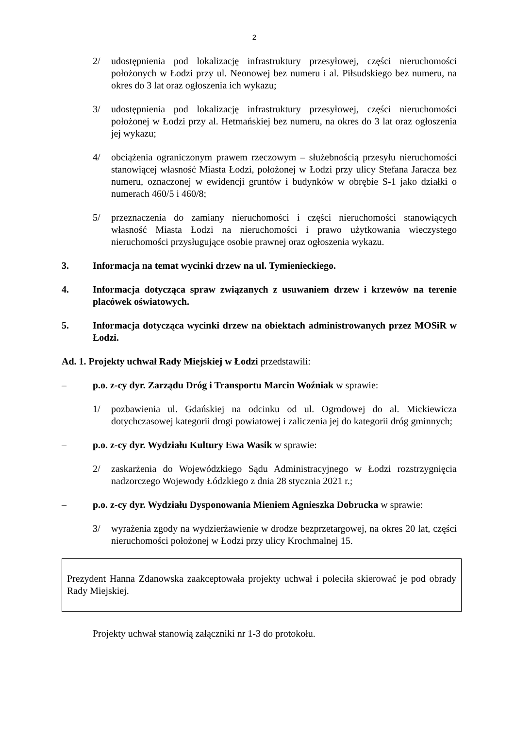2
2/ udostępnienia pod lokalizację infrastruktury przesyłowej, części nieruchomości położonych w Łodzi przy ul. Neonowej bez numeru i al. Piłsudskiego bez numeru, na okres do 3 lat oraz ogłoszenia ich wykazu;
3/ udostępnienia pod lokalizację infrastruktury przesyłowej, części nieruchomości położonej w Łodzi przy al. Hetmańskiej bez numeru, na okres do 3 lat oraz ogłoszenia jej wykazu;
4/ obciążenia ograniczonym prawem rzeczowym – służebnością przesyłu nieruchomości stanowiącej własność Miasta Łodzi, położonej w Łodzi przy ulicy Stefana Jaracza bez numeru, oznaczonej w ewidencji gruntów i budynków w obrębie S-1 jako działki o numerach 460/5 i 460/8;
5/ przeznaczenia do zamiany nieruchomości i części nieruchomości stanowiących własność Miasta Łodzi na nieruchomości i prawo użytkowania wieczystego nieruchomości przysługujące osobie prawnej oraz ogłoszenia wykazu.
3. Informacja na temat wycinki drzew na ul. Tymienieckiego.
4. Informacja dotycząca spraw związanych z usuwaniem drzew i krzewów na terenie placówek oświatowych.
5. Informacja dotycząca wycinki drzew na obiektach administrowanych przez MOSiR w Łodzi.
Ad. 1. Projekty uchwał Rady Miejskiej w Łodzi przedstawili:
– p.o. z-cy dyr. Zarządu Dróg i Transportu Marcin Woźniak w sprawie:
1/ pozbawienia ul. Gdańskiej na odcinku od ul. Ogrodowej do al. Mickiewicza dotychczasowej kategorii drogi powiatowej i zaliczenia jej do kategorii dróg gminnych;
– p.o. z-cy dyr. Wydziału Kultury Ewa Wasik w sprawie:
2/ zaskarżenia do Wojewódzkiego Sądu Administracyjnego w Łodzi rozstrzygnięcia nadzorczego Wojewody Łódzkiego z dnia 28 stycznia 2021 r.;
– p.o. z-cy dyr. Wydziału Dysponowania Mieniem Agnieszka Dobrucka w sprawie:
3/ wyrażenia zgody na wydzierżawienie w drodze bezprzetargowej, na okres 20 lat, części nieruchomości położonej w Łodzi przy ulicy Krochmalnej 15.
Prezydent Hanna Zdanowska zaakceptowała projekty uchwał i poleciła skierować je pod obrady Rady Miejskiej.
Projekty uchwał stanowią załączniki nr 1-3 do protokołu.